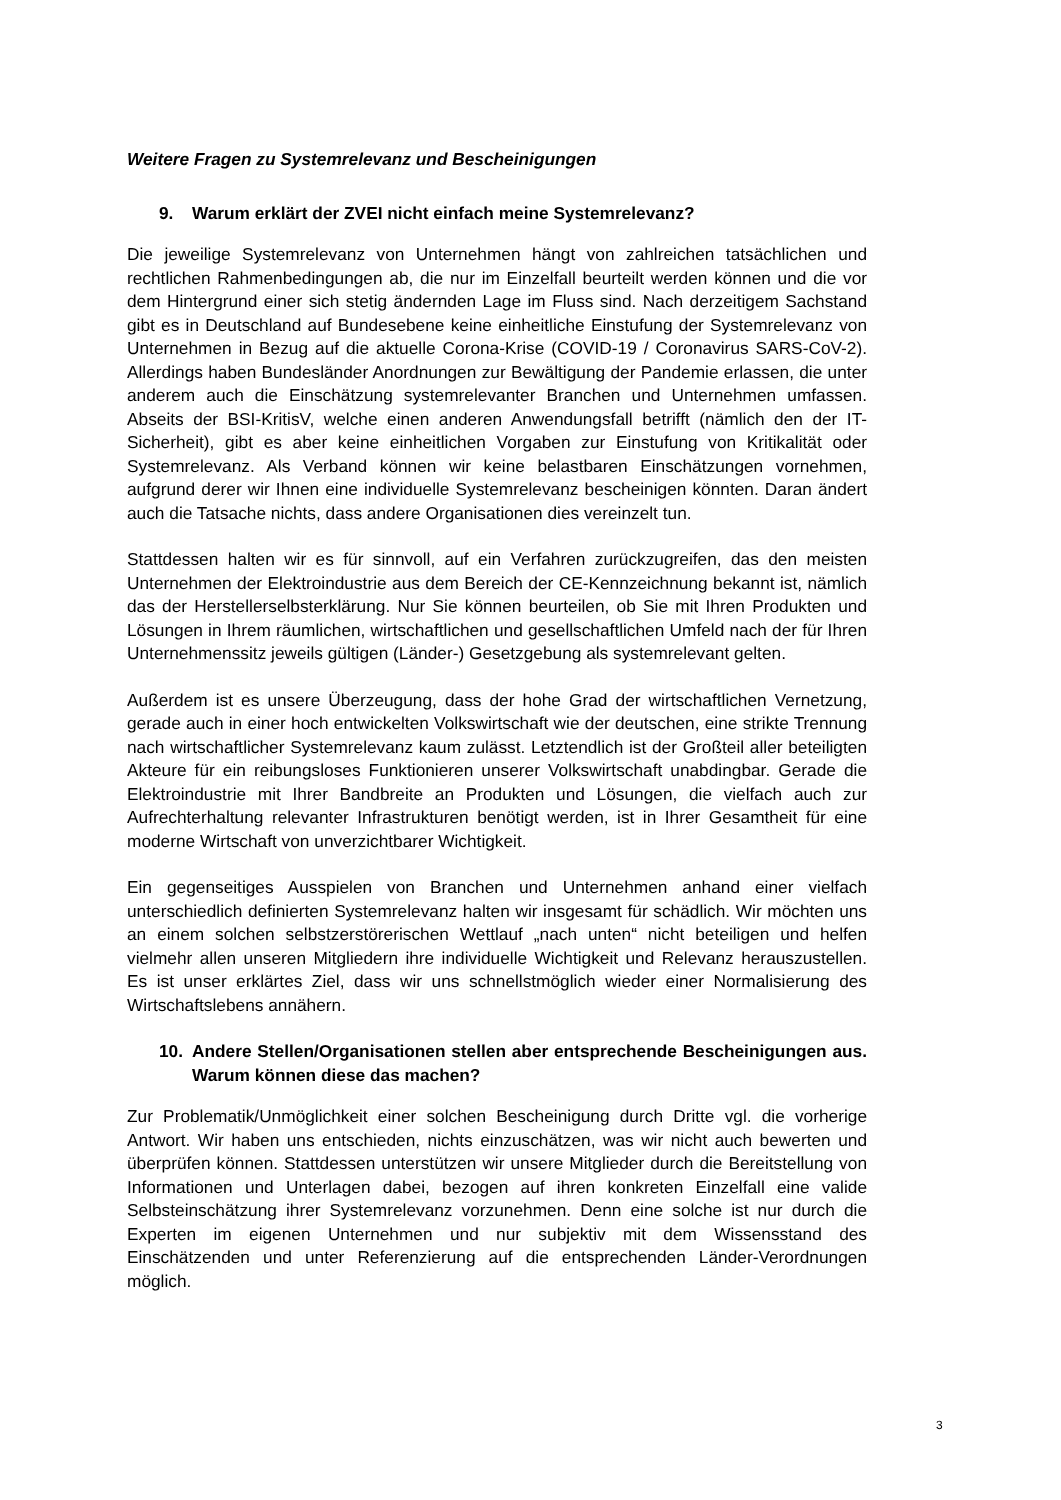Weitere Fragen zu Systemrelevanz und Bescheinigungen
9. Warum erklärt der ZVEI nicht einfach meine Systemrelevanz?
Die jeweilige Systemrelevanz von Unternehmen hängt von zahlreichen tatsächlichen und rechtlichen Rahmenbedingungen ab, die nur im Einzelfall beurteilt werden können und die vor dem Hintergrund einer sich stetig ändernden Lage im Fluss sind. Nach derzeitigem Sachstand gibt es in Deutschland auf Bundesebene keine einheitliche Einstufung der Systemrelevanz von Unternehmen in Bezug auf die aktuelle Corona-Krise (COVID-19 / Coronavirus SARS-CoV-2). Allerdings haben Bundesländer Anordnungen zur Bewältigung der Pandemie erlassen, die unter anderem auch die Einschätzung systemrelevanter Branchen und Unternehmen umfassen. Abseits der BSI-KritisV, welche einen anderen Anwendungsfall betrifft (nämlich den der IT-Sicherheit), gibt es aber keine einheitlichen Vorgaben zur Einstufung von Kritikalität oder Systemrelevanz. Als Verband können wir keine belastbaren Einschätzungen vornehmen, aufgrund derer wir Ihnen eine individuelle Systemrelevanz bescheinigen könnten. Daran ändert auch die Tatsache nichts, dass andere Organisationen dies vereinzelt tun.
Stattdessen halten wir es für sinnvoll, auf ein Verfahren zurückzugreifen, das den meisten Unternehmen der Elektroindustrie aus dem Bereich der CE-Kennzeichnung bekannt ist, nämlich das der Herstellerselbsterklärung. Nur Sie können beurteilen, ob Sie mit Ihren Produkten und Lösungen in Ihrem räumlichen, wirtschaftlichen und gesellschaftlichen Umfeld nach der für Ihren Unternehmenssitz jeweils gültigen (Länder-) Gesetzgebung als systemrelevant gelten.
Außerdem ist es unsere Überzeugung, dass der hohe Grad der wirtschaftlichen Vernetzung, gerade auch in einer hoch entwickelten Volkswirtschaft wie der deutschen, eine strikte Trennung nach wirtschaftlicher Systemrelevanz kaum zulässt. Letztendlich ist der Großteil aller beteiligten Akteure für ein reibungsloses Funktionieren unserer Volkswirtschaft unabdingbar. Gerade die Elektroindustrie mit Ihrer Bandbreite an Produkten und Lösungen, die vielfach auch zur Aufrechterhaltung relevanter Infrastrukturen benötigt werden, ist in Ihrer Gesamtheit für eine moderne Wirtschaft von unverzichtbarer Wichtigkeit.
Ein gegenseitiges Ausspielen von Branchen und Unternehmen anhand einer vielfach unterschiedlich definierten Systemrelevanz halten wir insgesamt für schädlich. Wir möchten uns an einem solchen selbstzerstörerischen Wettlauf „nach unten“ nicht beteiligen und helfen vielmehr allen unseren Mitgliedern ihre individuelle Wichtigkeit und Relevanz herauszustellen. Es ist unser erklärtes Ziel, dass wir uns schnellstmöglich wieder einer Normalisierung des Wirtschaftslebens annähern.
10. Andere Stellen/Organisationen stellen aber entsprechende Bescheinigungen aus. Warum können diese das machen?
Zur Problematik/Unmöglichkeit einer solchen Bescheinigung durch Dritte vgl. die vorherige Antwort. Wir haben uns entschieden, nichts einzuschätzen, was wir nicht auch bewerten und überprüfen können. Stattdessen unterstützen wir unsere Mitglieder durch die Bereitstellung von Informationen und Unterlagen dabei, bezogen auf ihren konkreten Einzelfall eine valide Selbsteinschätzung ihrer Systemrelevanz vorzunehmen. Denn eine solche ist nur durch die Experten im eigenen Unternehmen und nur subjektiv mit dem Wissensstand des Einschätzenden und unter Referenzierung auf die entsprechenden Länder-Verordnungen möglich.
3